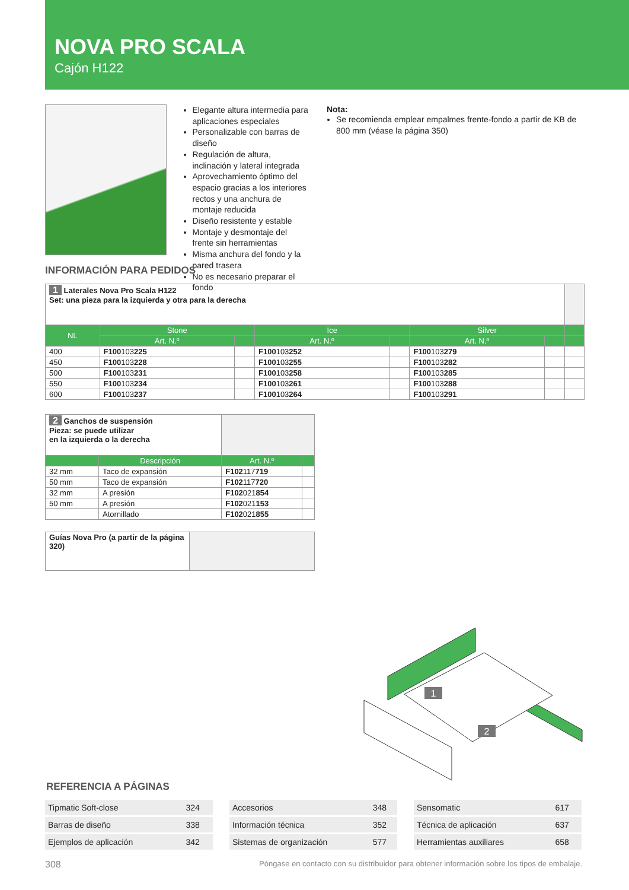NOVA PRO SCALA
Cajón H122
Elegante altura intermedia para aplicaciones especiales
Personalizable con barras de diseño
Regulación de altura, inclinación y lateral integrada
Aprovechamiento óptimo del espacio gracias a los interiores rectos y una anchura de montaje reducida
Diseño resistente y estable
Montaje y desmontaje del frente sin herramientas
Misma anchura del fondo y la pared trasera
No es necesario preparar el fondo
Nota:
Se recomienda emplear empalmes frente-fondo a partir de KB de 800 mm (véase la página 350)
INFORMACIÓN PARA PEDIDOS
| 1 Laterales Nova Pro Scala H122 Set: una pieza para la izquierda y otra para la derecha | | | | | | | |
| NL | Stone | | Ice | | Silver | | |
| | Art. N.º | | Art. N.º | | Art. N.º | | |
| 400 | F100 103 225 | | F100 103 252 | | F100 103 279 | | |
| 450 | F100 103 228 | | F100 103 255 | | F100 103 282 | | |
| 500 | F100 103 231 | | F100 103 258 | | F100 103 285 | | |
| 550 | F100 103 234 | | F100 103 261 | | F100 103 288 | | |
| 600 | F100 103 237 | | F100 103 264 | | F100 103 291 | | |
| 2 Ganchos de suspensión Pieza: se puede utilizar en la izquierda o la derecha | | | |
| | Descripción | Art. N.º | |
| 32 mm | Taco de expansión | F102 117 719 | |
| 50 mm | Taco de expansión | F102 117 720 | |
| 32 mm | A presión | F102 021 854 | |
| 50 mm | A presión | F102 021 153 | |
| | Atornillado | F102 021 855 | |
| Guías Nova Pro (a partir de la página 320) | |
1
2
REFERENCIA A PÁGINAS
| Tipmatic Soft-close | 324 |
| Barras de diseño | 338 |
| Ejemplos de aplicación | 342 |
| Accesorios | 348 |
| Información técnica | 352 |
| Sistemas de organización | 577 |
| Sensomatic | 617 |
| Técnica de aplicación | 637 |
| Herramientas auxiliares | 658 |
308 Póngase en contacto con su distribuidor para obtener información sobre los tipos de embalaje.